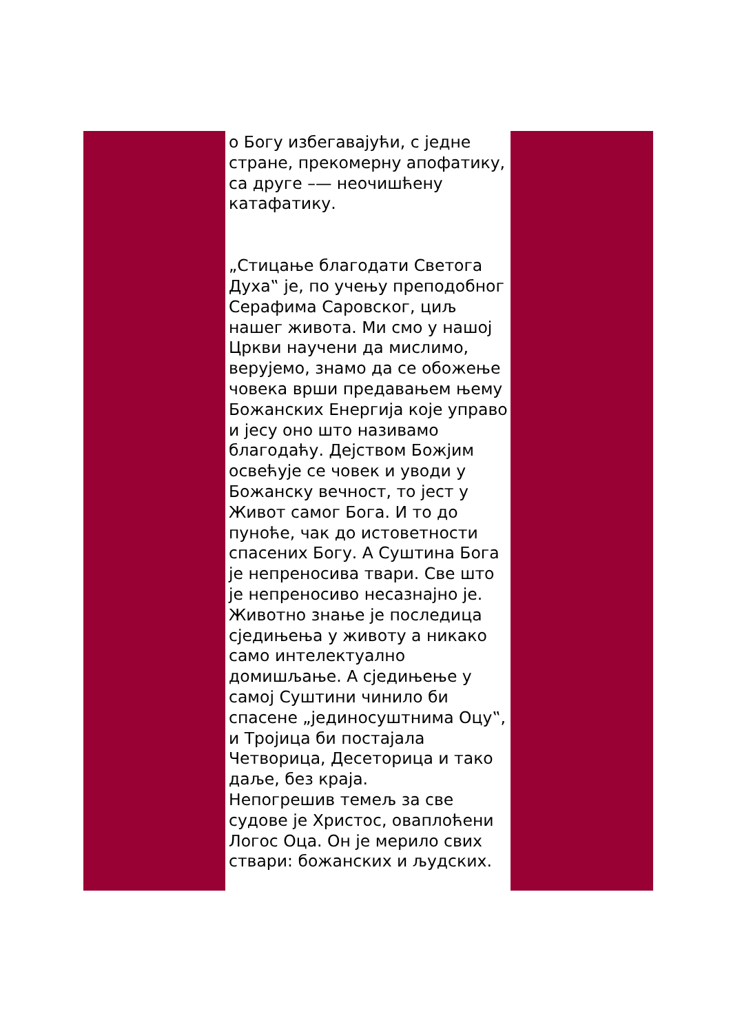о Богу избегавајући, с једне стране, прекомерну апофатику, са друге –— неочишћену катафатику.
„Стицање благодати Светога Духа‟ је, по учењу преподобног Серафима Саровског, циљ нашег живота. Ми смо у нашој Цркви научени да мислимо, верујемо, знамо да се обожење човека врши предавањем њему Божанских Енергија које управо и јесу оно што називамо благодаћу. Дејством Божјим освећује се човек и уводи у Божанску вечност, то јест у Живот самог Бога. И то до пуноће, чак до истоветности спасених Богу. А Суштина Бога је непреносива твари. Све што је непреносиво несазнајно је. Животно знање је последица сједињења у животу а никако само интелектуално домишљање. А сједињење у самој Суштини чинило би спасене „јединосуштнима Оцу‟, и Тројица би постајала Четворица, Десеторица и тако даље, без краја.
Непогрешив темељ за све судове је Христос, оваплоћени Логос Оца. Он је мерило свих ствари: божанских и људских.